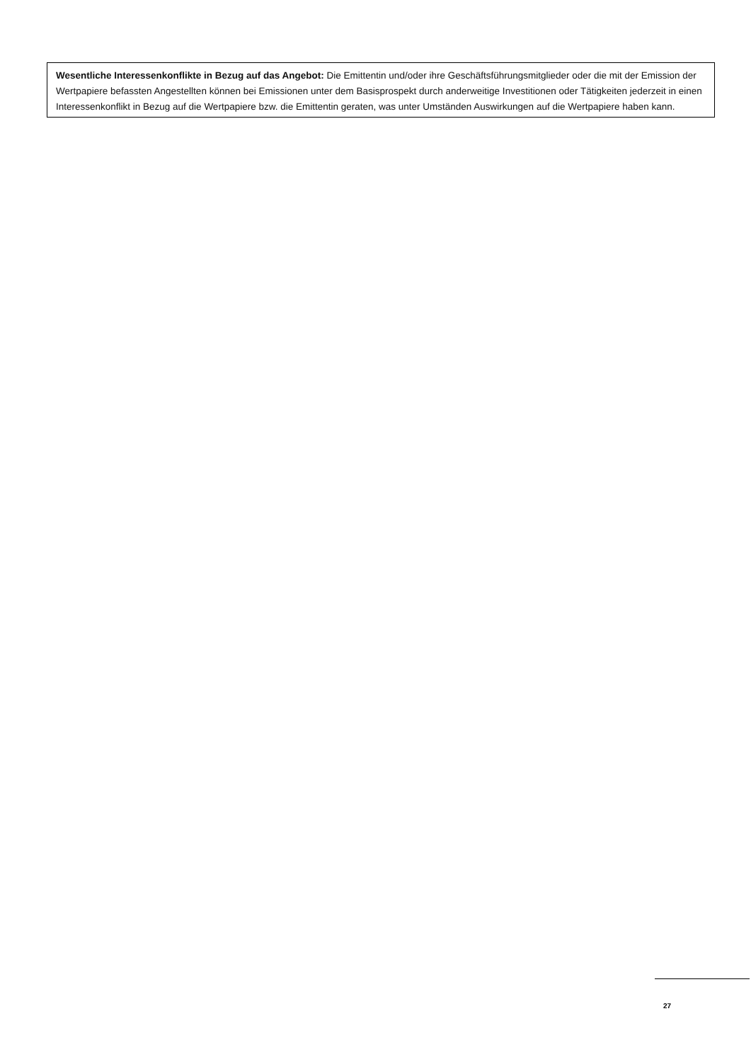Wesentliche Interessenkonflikte in Bezug auf das Angebot: Die Emittentin und/oder ihre Geschäftsführungsmitglieder oder die mit der Emission der Wertpapiere befassten Angestellten können bei Emissionen unter dem Basisprospekt durch anderweitige Investitionen oder Tätigkeiten jederzeit in einen Interessenkonflikt in Bezug auf die Wertpapiere bzw. die Emittentin geraten, was unter Umständen Auswirkungen auf die Wertpapiere haben kann.
27